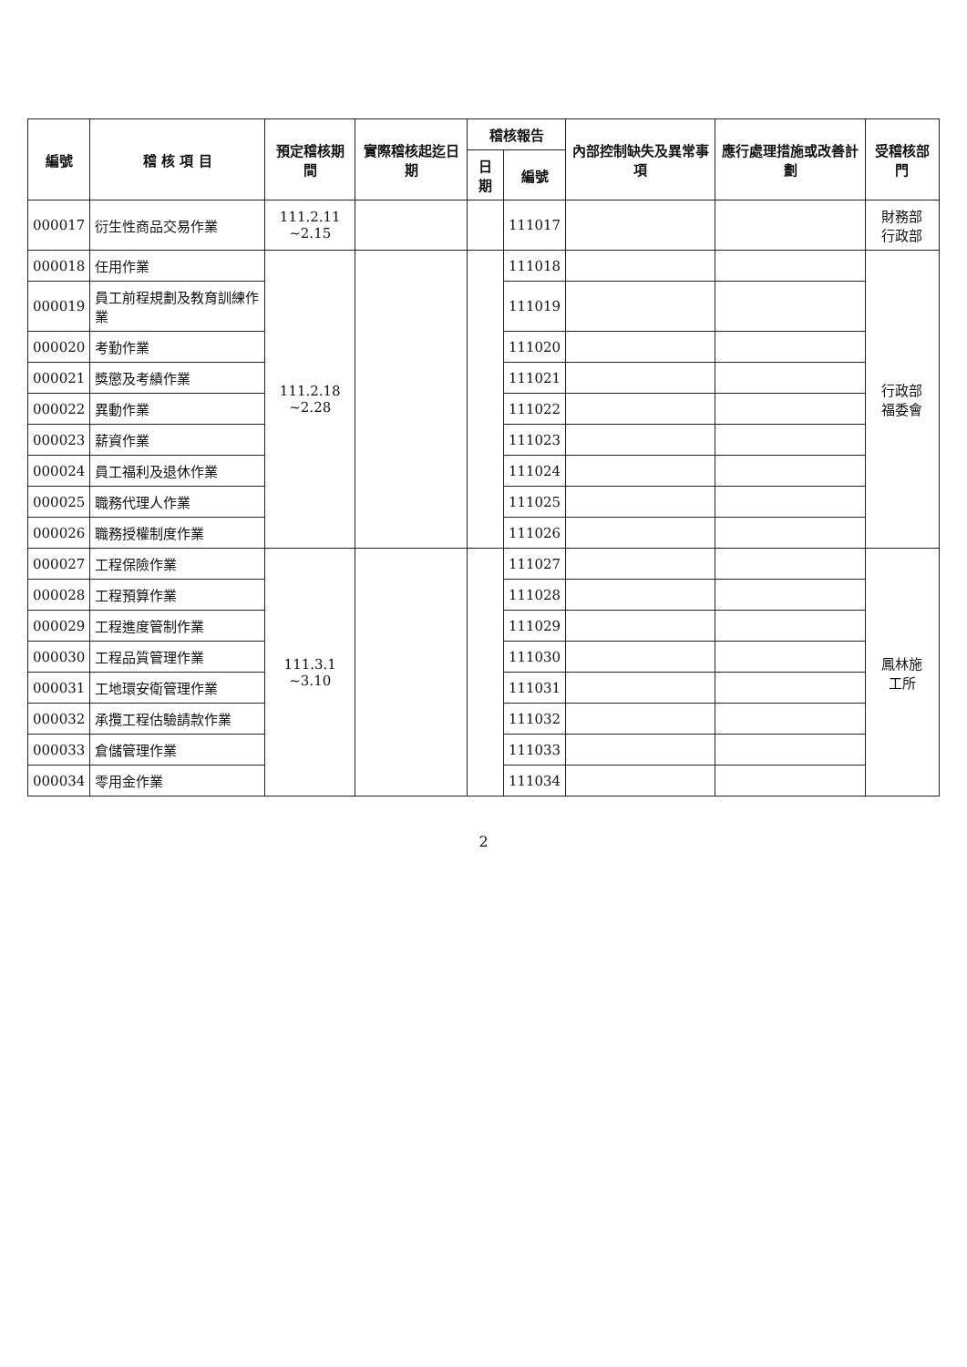| 編號 | 稽 核 項 目 | 預定稽核期間 | 實際稽核起迄日期 | 稽核報告 | | 內部控制缺失及異常事項 | 應行處理措施或改善計劃 | 受稽核部門 |
| --- | --- | --- | --- | --- | --- | --- | --- | --- |
| | | | | 日期 | 編號 | | | |
| 000017 | 衍生性商品交易作業 | 111.2.11 ~2.15 | | | 111017 | | | 財務部 行政部 |
| 000018 | 任用作業 | 111.2.18 ~2.28 | | | 111018 | | | 行政部 福委會 |
| 000019 | 員工前程規劃及教育訓練作業 | | | | 111019 | | | |
| 000020 | 考勤作業 | | | | 111020 | | | |
| 000021 | 獎懲及考績作業 | | | | 111021 | | | |
| 000022 | 異動作業 | | | | 111022 | | | |
| 000023 | 薪資作業 | | | | 111023 | | | |
| 000024 | 員工福利及退休作業 | | | | 111024 | | | |
| 000025 | 職務代理人作業 | | | | 111025 | | | |
| 000026 | 職務授權制度作業 | | | | 111026 | | | |
| 000027 | 工程保險作業 | 111.3.1 ~3.10 | | | 111027 | | | 鳳林施 工所 |
| 000028 | 工程預算作業 | | | | 111028 | | | |
| 000029 | 工程進度管制作業 | | | | 111029 | | | |
| 000030 | 工程品質管理作業 | | | | 111030 | | | |
| 000031 | 工地環安衛管理作業 | | | | 111031 | | | |
| 000032 | 承攬工程估驗請款作業 | | | | 111032 | | | |
| 000033 | 倉儲管理作業 | | | | 111033 | | | |
| 000034 | 零用金作業 | | | | 111034 | | | |
2